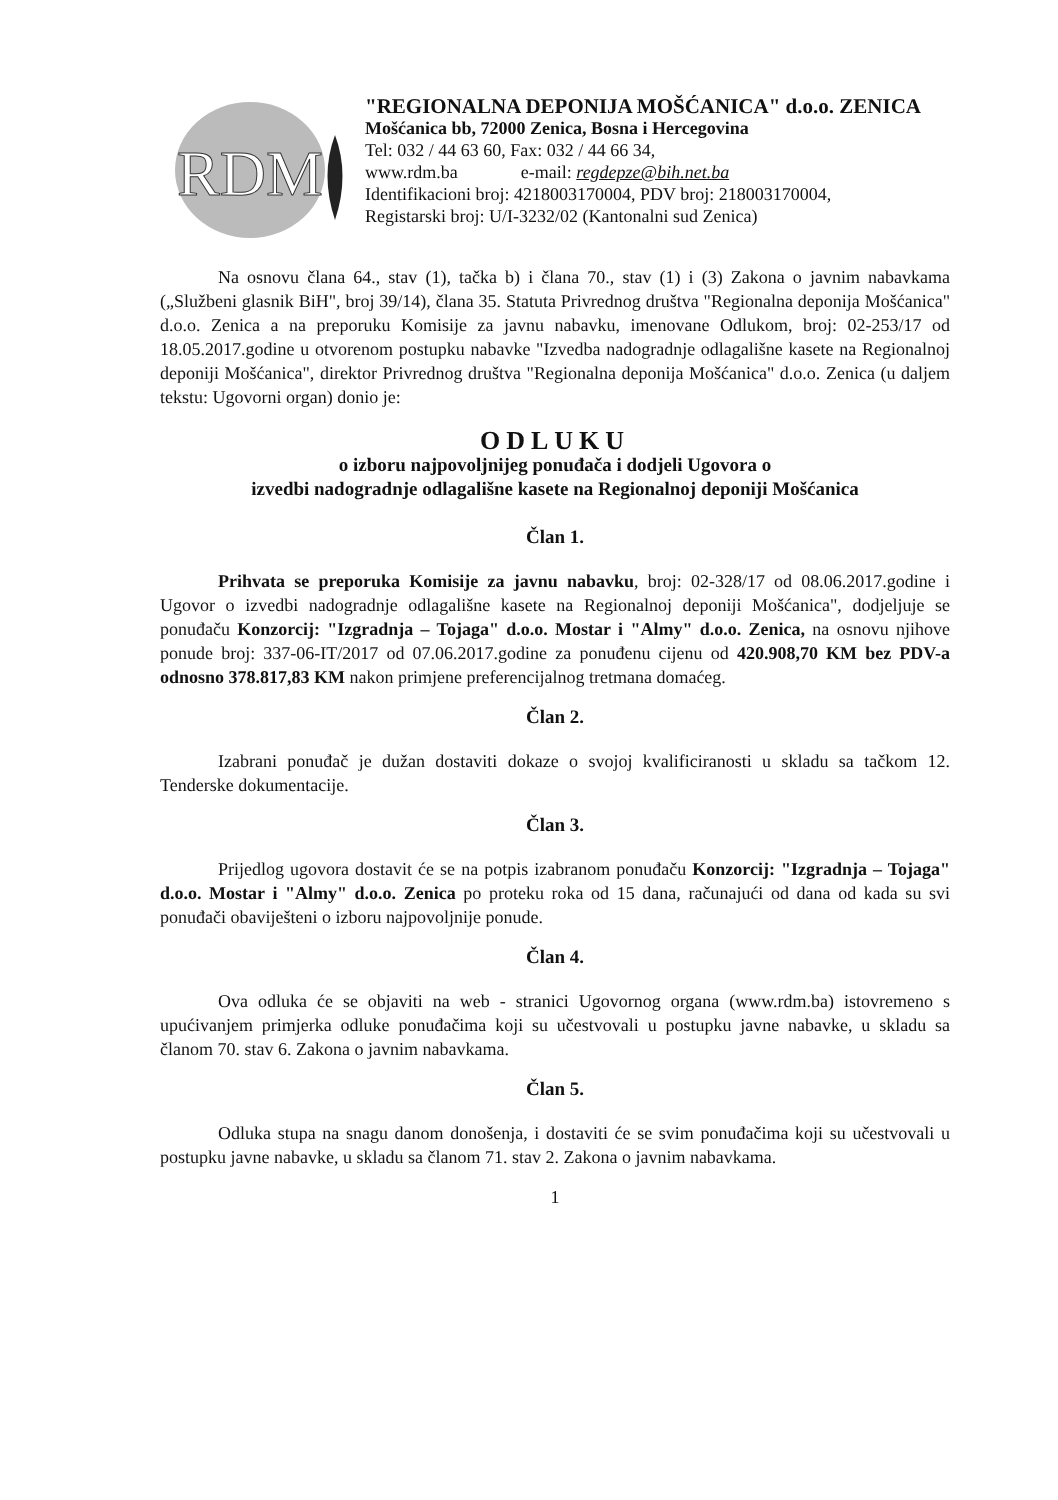RDM
"REGIONALNA DEPONIJA MOŠĆANICA" d.o.o. ZENICA
Mošćanica bb, 72000 Zenica, Bosna i Hercegovina
Tel: 032 / 44 63 60, Fax: 032 / 44 66 34,
www.rdm.ba e-mail: regdepze@bih.net.ba
Identifikacioni broj: 4218003170004, PDV broj: 218003170004,
Registarski broj: U/I-3232/02 (Kantonalni sud Zenica)
Na osnovu člana 64., stav (1), tačka b) i člana 70., stav (1) i (3) Zakona o javnim nabavkama („Službeni glasnik BiH", broj 39/14), člana 35. Statuta Privrednog društva "Regionalna deponija Mošćanica" d.o.o. Zenica a na preporuku Komisije za javnu nabavku, imenovane Odlukom, broj: 02-253/17 od 18.05.2017.godine u otvorenom postupku nabavke "Izvedba nadogradnje odlagališne kasete na Regionalnoj deponiji Mošćanica", direktor Privrednog društva "Regionalna deponija Mošćanica" d.o.o. Zenica (u daljem tekstu: Ugovorni organ) donio je:
ODLUKU
o izboru najpovoljnijeg ponuđača i dodjeli Ugovora o
izvedbi nadogradnje odlagališne kasete na Regionalnoj deponiji Mošćanica
Član 1.
Prihvata se preporuka Komisije za javnu nabavku, broj: 02-328/17 od 08.06.2017.godine i Ugovor o izvedbi nadogradnje odlagališne kasete na Regionalnoj deponiji Mošćanica", dodjeljuje se ponuđaču Konzorcij: "Izgradnja – Tojaga" d.o.o. Mostar i "Almy" d.o.o. Zenica, na osnovu njihove ponude broj: 337-06-IT/2017 od 07.06.2017.godine za ponuđenu cijenu od 420.908,70 KM bez PDV-a odnosno 378.817,83 KM nakon primjene preferencijalnog tretmana domaćeg.
Član 2.
Izabrani ponuđač je dužan dostaviti dokaze o svojoj kvalificiranosti u skladu sa tačkom 12. Tenderske dokumentacije.
Član 3.
Prijedlog ugovora dostavit će se na potpis izabranom ponuđaču Konzorcij: "Izgradnja – Tojaga" d.o.o. Mostar i "Almy" d.o.o. Zenica po proteku roka od 15 dana, računajući od dana od kada su svi ponuđači obaviješteni o izboru najpovoljnije ponude.
Član 4.
Ova odluka će se objaviti na web - stranici Ugovornog organa (www.rdm.ba) istovremeno s upućivanjem primjerka odluke ponuđačima koji su učestvovali u postupku javne nabavke, u skladu sa članom 70. stav 6. Zakona o javnim nabavkama.
Član 5.
Odluka stupa na snagu danom donošenja, i dostaviti će se svim ponuđačima koji su učestvovali u postupku javne nabavke, u skladu sa članom 71. stav 2. Zakona o javnim nabavkama.
1